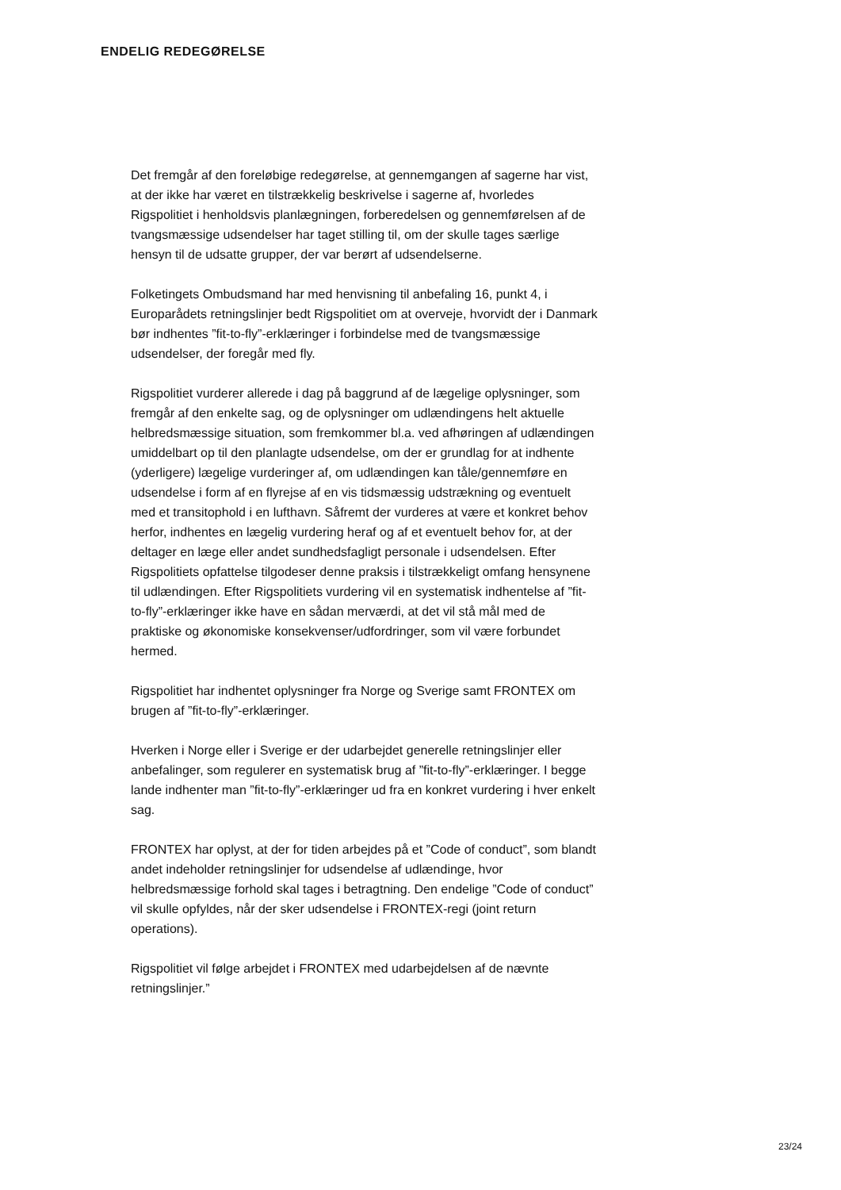ENDELIG REDEGØRELSE
Det fremgår af den foreløbige redegørelse, at gennemgangen af sagerne har vist, at der ikke har været en tilstrækkelig beskrivelse i sagerne af, hvorledes Rigspolitiet i henholdsvis planlægningen, forberedelsen og gennemførelsen af de tvangsmæssige udsendelser har taget stilling til, om der skulle tages særlige hensyn til de udsatte grupper, der var berørt af udsendelserne.
Folketingets Ombudsmand har med henvisning til anbefaling 16, punkt 4, i Europarådets retningslinjer bedt Rigspolitiet om at overveje, hvorvidt der i Danmark bør indhentes ”fit-to-fly”-erklæringer i forbindelse med de tvangsmæssige udsendelser, der foregår med fly.
Rigspolitiet vurderer allerede i dag på baggrund af de lægelige oplysninger, som fremgår af den enkelte sag, og de oplysninger om udlændingens helt aktuelle helbredsmæssige situation, som fremkommer bl.a. ved afhøringen af udlændingen umiddelbart op til den planlagte udsendelse, om der er grundlag for at indhente (yderligere) lægelige vurderinger af, om udlændingen kan tåle/gennemføre en udsendelse i form af en flyrejse af en vis tidsmæssig udstrækning og eventuelt med et transitophold i en lufthavn. Såfremt der vurderes at være et konkret behov herfor, indhentes en lægelig vurdering heraf og af et eventuelt behov for, at der deltager en læge eller andet sundhedsfagligt personale i udsendelsen. Efter Rigspolitiets opfattelse tilgodeser denne praksis i tilstrækkeligt omfang hensynene til udlændingen. Efter Rigspolitiets vurdering vil en systematisk indhentelse af ”fit-to-fly”-erklæringer ikke have en sådan merværdi, at det vil stå mål med de praktiske og økonomiske konsekvenser/udfordringer, som vil være forbundet hermed.
Rigspolitiet har indhentet oplysninger fra Norge og Sverige samt FRONTEX om brugen af ”fit-to-fly”-erklæringer.
Hverken i Norge eller i Sverige er der udarbejdet generelle retningslinjer eller anbefalinger, som regulerer en systematisk brug af ”fit-to-fly”-erklæringer. I begge lande indhenter man ”fit-to-fly”-erklæringer ud fra en konkret vurdering i hver enkelt sag.
FRONTEX har oplyst, at der for tiden arbejdes på et ”Code of conduct”, som blandt andet indeholder retningslinjer for udsendelse af udlændinge, hvor helbredsmæssige forhold skal tages i betragtning. Den endelige ”Code of conduct” vil skulle opfyldes, når der sker udsendelse i FRONTEX-regi (joint return operations).
Rigspolitiet vil følge arbejdet i FRONTEX med udarbejdelsen af de nævnte retningslinjer.”
23/24